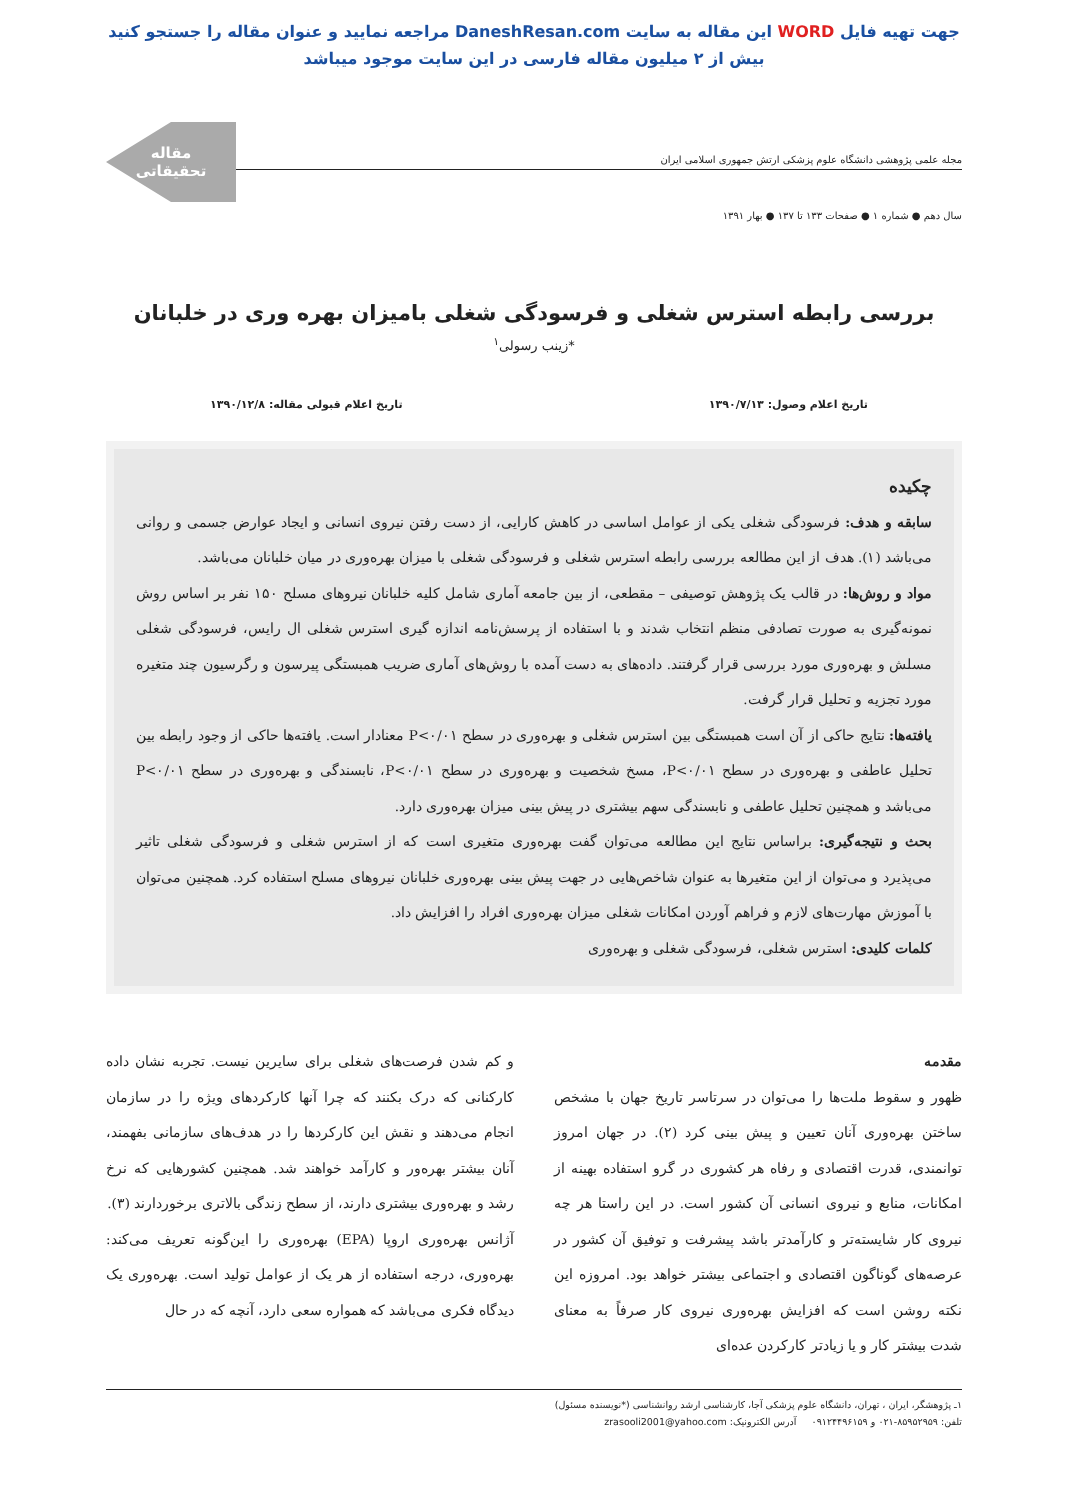جهت تهیه فایل WORD این مقاله به سایت DaneshResan.com مراجعه نمایید و عنوان مقاله را جستجو کنید
بیش از ۲ میلیون مقاله فارسی در این سایت موجود میباشد
مجله علمی پژوهشی دانشگاه علوم پزشکی ارتش جمهوری اسلامی ایران
مقاله
تحقیقاتی
سال دهم ● شماره ۱ ● صفحات ۱۳۳ تا ۱۳۷ ● بهار ۱۳۹۱
بررسی رابطه استرس شغلی و فرسودگی شغلی بامیزان بهره وری در خلبانان
*زینب رسولی<sup>۱</sup>
تاریخ اعلام وصول: ۱۳۹۰/۷/۱۳ تاریخ اعلام قبولی مقاله: ۱۳۹۰/۱۲/۸
چکیده
سابقه و هدف: فرسودگی شغلی یکی از عوامل اساسی در کاهش کارایی، از دست رفتن نیروی انسانی و ایجاد عوارض جسمی و روانی می‌باشد (۱). هدف از این مطالعه بررسی رابطه استرس شغلی و فرسودگی شغلی با میزان بهره‌وری در میان خلبانان می‌باشد.
مواد و روش‌ها: در قالب یک پژوهش توصیفی – مقطعی، از بین جامعه آماری شامل کلیه خلبانان نیروهای مسلح ۱۵۰ نفر بر اساس روش نمونه‌گیری به صورت تصادفی منظم انتخاب شدند و با استفاده از پرسش‌نامه اندازه گیری استرس شغلی ال رایس، فرسودگی شغلی مسلش و بهره‌وری مورد بررسی قرار گرفتند. داده‌های به دست آمده با روش‌های آماری ضریب همبستگی پیرسون و رگرسیون چند متغیره مورد تجزیه و تحلیل قرار گرفت.
یافته‌ها: نتایج حاکی از آن است همبستگی بین استرس شغلی و بهره‌وری در سطح P<۰/۰۱ معنادار است. یافته‌ها حاکی از وجود رابطه بین تحلیل عاطفی و بهره‌وری در سطح P<۰/۰۱، مسخ شخصیت و بهره‌وری در سطح P<۰/۰۱، نابسندگی و بهره‌وری در سطح P<۰/۰۱ می‌باشد و همچنین تحلیل عاطفی و نابسندگی سهم بیشتری در پیش بینی میزان بهره‌وری دارد.
بحث و نتیجه‌گیری: براساس نتایج این مطالعه می‌توان گفت بهره‌وری متغیری است که از استرس شغلی و فرسودگی شغلی تاثیر می‌پذیرد و می‌توان از این متغیرها به عنوان شاخص‌هایی در جهت پیش بینی بهره‌وری خلبانان نیروهای مسلح استفاده کرد. همچنین می‌توان با آموزش مهارت‌های لازم و فراهم آوردن امکانات شغلی میزان بهره‌وری افراد را افزایش داد.
کلمات کلیدی: استرس شغلی، فرسودگی شغلی و بهره‌وری
مقدمه
ظهور و سقوط ملت‌ها را می‌توان در سرتاسر تاریخ جهان با مشخص ساختن بهره‌وری آنان تعیین و پیش بینی کرد (۲). در جهان امروز توانمندی، قدرت اقتصادی و رفاه هر کشوری در گرو استفاده بهینه از امکانات، منابع و نیروی انسانی آن کشور است. در این راستا هر چه نیروی کار شایسته‌تر و کارآمدتر باشد پیشرفت و توفیق آن کشور در عرصه‌های گوناگون اقتصادی و اجتماعی بیشتر خواهد بود. امروزه این نکته روشن است که افزایش بهره‌وری نیروی کار صرفاً به معنای شدت بیشتر کار و یا زیادتر کارکردن عده‌ای
و کم شدن فرصت‌های شغلی برای سایرین نیست. تجربه نشان داده کارکنانی که درک بکنند که چرا آنها کارکردهای ویژه را در سازمان انجام می‌دهند و نقش این کارکردها را در هدف‌های سازمانی بفهمند، آنان بیشتر بهره‌ور و کارآمد خواهند شد. همچنین کشورهایی که نرخ رشد و بهره‌وری بیشتری دارند، از سطح زندگی بالاتری برخوردارند (۳).
آژانس بهره‌وری اروپا (EPA) بهره‌وری را این‌گونه تعریف می‌کند: بهره‌وری، درجه استفاده از هر یک از عوامل تولید است. بهره‌وری یک دیدگاه فکری می‌باشد که همواره سعی دارد، آنچه که در حال
۱ـ پژوهشگر، ایران ، تهران، دانشگاه علوم پزشکی آجا، کارشناسی ارشد روانشناسی (*نویسنده مسئول)
تلفن: ۸۵۹۵۲۹۵۹-۰۲۱ و ۰۹۱۲۴۴۹۶۱۵۹ آدرس الکترونیک: zrasooli2001@yahoo.com